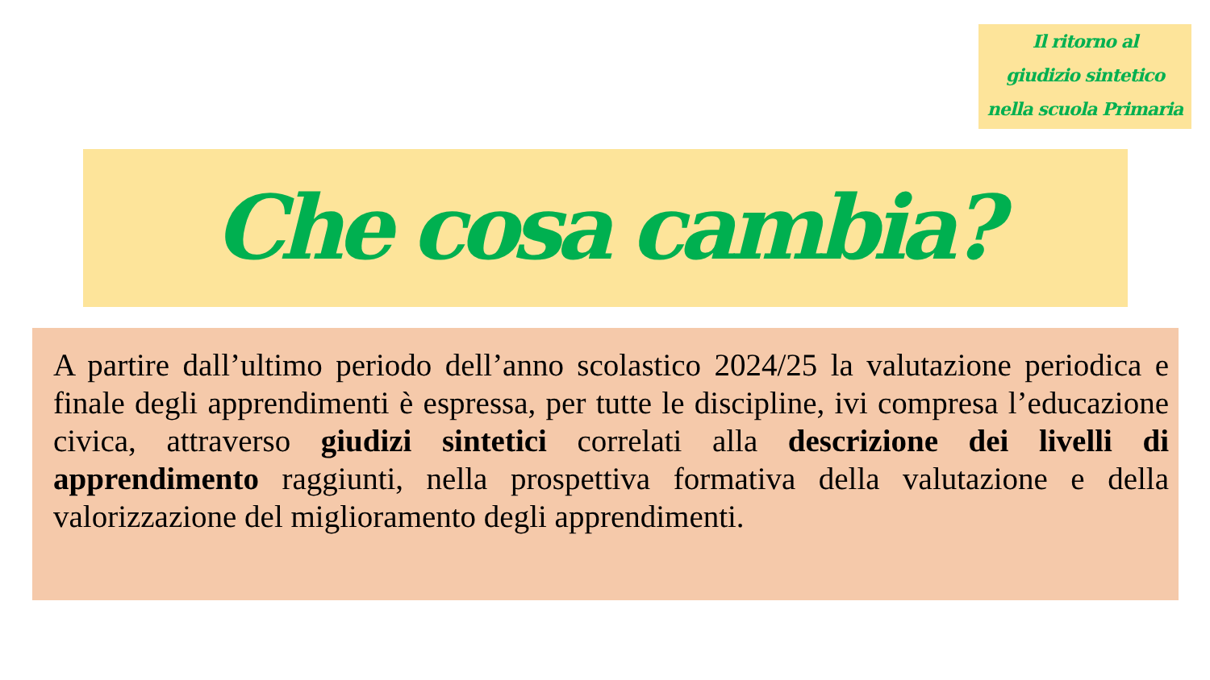Il ritorno al
giudizio sintetico
nella scuola Primaria
Che cosa cambia?
A partire dall’ultimo periodo dell’anno scolastico 2024/25 la valutazione periodica e finale degli apprendimenti è espressa, per tutte le discipline, ivi compresa l’educazione civica, attraverso giudizi sintetici correlati alla descrizione dei livelli di apprendimento raggiunti, nella prospettiva formativa della valutazione e della valorizzazione del miglioramento degli apprendimenti.